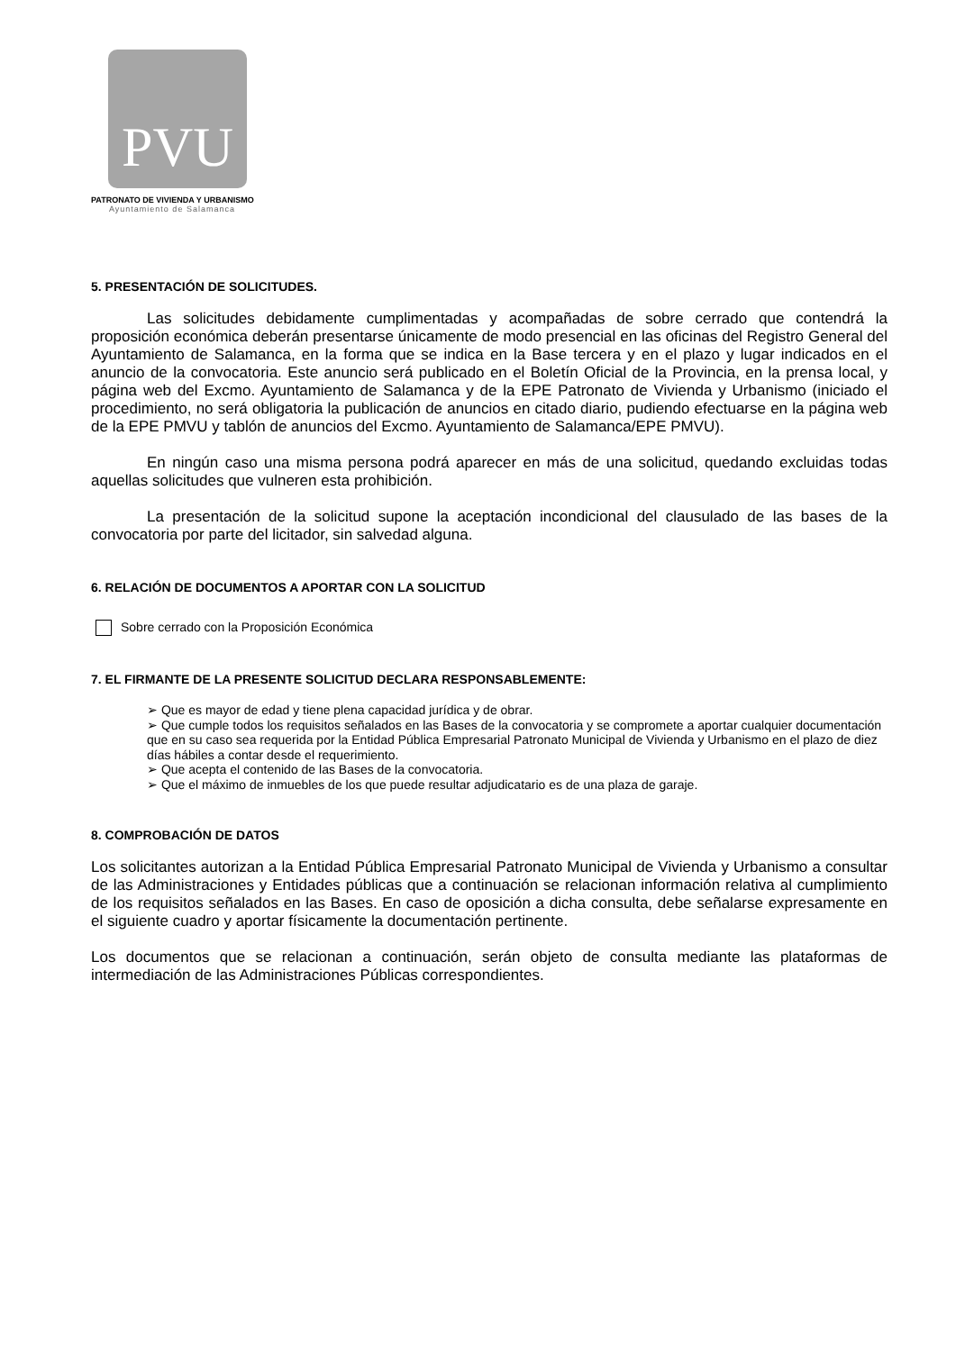PVU
PATRONATO DE VIVIENDA Y URBANISMO
Ayuntamiento de Salamanca
5. PRESENTACIÓN DE SOLICITUDES.
Las solicitudes debidamente cumplimentadas y acompañadas de sobre cerrado que contendrá la proposición económica deberán presentarse únicamente de modo presencial en las oficinas del Registro General del Ayuntamiento de Salamanca, en la forma que se indica en la Base tercera y en el plazo y lugar indicados en el anuncio de la convocatoria. Este anuncio será publicado en el Boletín Oficial de la Provincia, en la prensa local, y página web del Excmo. Ayuntamiento de Salamanca y de la EPE Patronato de Vivienda y Urbanismo (iniciado el procedimiento, no será obligatoria la publicación de anuncios en citado diario, pudiendo efectuarse en la página web de la EPE PMVU y tablón de anuncios del Excmo. Ayuntamiento de Salamanca/EPE PMVU).
En ningún caso una misma persona podrá aparecer en más de una solicitud, quedando excluidas todas aquellas solicitudes que vulneren esta prohibición.
La presentación de la solicitud supone la aceptación incondicional del clausulado de las bases de la convocatoria por parte del licitador, sin salvedad alguna.
6. RELACIÓN DE DOCUMENTOS A APORTAR CON LA SOLICITUD
Sobre cerrado con la Proposición Económica
7. EL FIRMANTE DE LA PRESENTE SOLICITUD DECLARA RESPONSABLEMENTE:
➢ Que es mayor de edad y tiene plena capacidad jurídica y de obrar.
➢ Que cumple todos los requisitos señalados en las Bases de la convocatoria y se compromete a aportar cualquier documentación que en su caso sea requerida por la Entidad Pública Empresarial Patronato Municipal de Vivienda y Urbanismo en el plazo de diez días hábiles a contar desde el requerimiento.
➢ Que acepta el contenido de las Bases de la convocatoria.
➢ Que el máximo de inmuebles de los que puede resultar adjudicatario es de una plaza de garaje.
8. COMPROBACIÓN DE DATOS
Los solicitantes autorizan a la Entidad Pública Empresarial Patronato Municipal de Vivienda y Urbanismo a consultar de las Administraciones y Entidades públicas que a continuación se relacionan información relativa al cumplimiento de los requisitos señalados en las Bases. En caso de oposición a dicha consulta, debe señalarse expresamente en el siguiente cuadro y aportar físicamente la documentación pertinente.
Los documentos que se relacionan a continuación, serán objeto de consulta mediante las plataformas de intermediación de las Administraciones Públicas correspondientes.